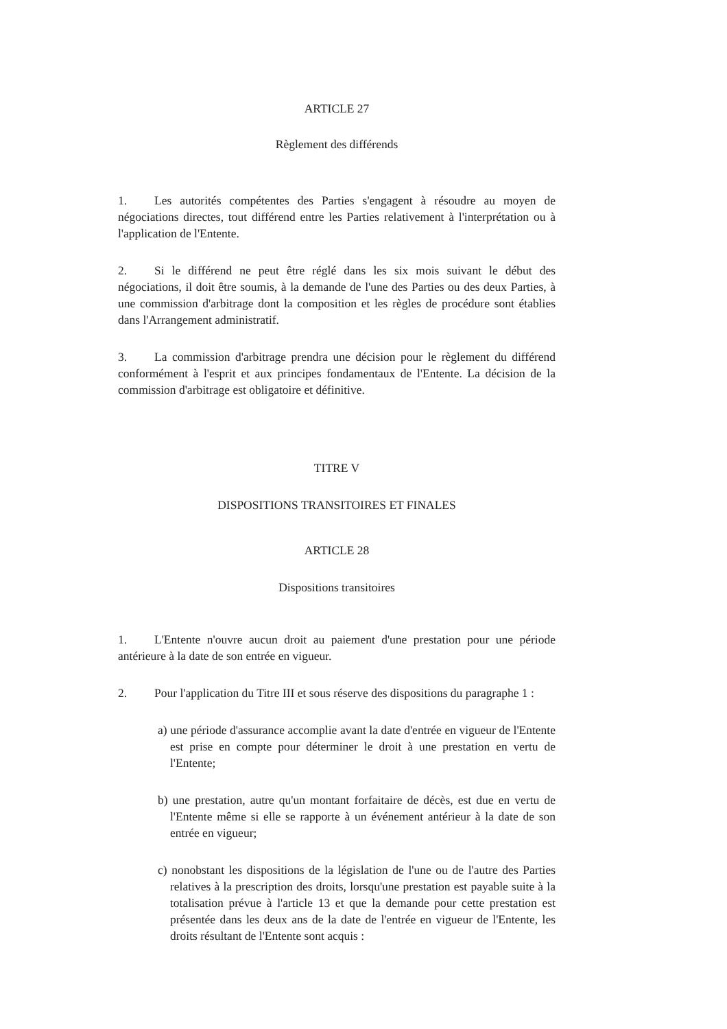ARTICLE 27
Règlement des différends
1. Les autorités compétentes des Parties s'engagent à résoudre au moyen de négociations directes, tout différend entre les Parties relativement à l'interprétation ou à l'application de l'Entente.
2. Si le différend ne peut être réglé dans les six mois suivant le début des négociations, il doit être soumis, à la demande de l'une des Parties ou des deux Parties, à une commission d'arbitrage dont la composition et les règles de procédure sont établies dans l'Arrangement administratif.
3. La commission d'arbitrage prendra une décision pour le règlement du différend conformément à l'esprit et aux principes fondamentaux de l'Entente. La décision de la commission d'arbitrage est obligatoire et définitive.
TITRE V
DISPOSITIONS TRANSITOIRES ET FINALES
ARTICLE 28
Dispositions transitoires
1. L'Entente n'ouvre aucun droit au paiement d'une prestation pour une période antérieure à la date de son entrée en vigueur.
2. Pour l'application du Titre III et sous réserve des dispositions du paragraphe 1 :
a) une période d'assurance accomplie avant la date d'entrée en vigueur de l'Entente est prise en compte pour déterminer le droit à une prestation en vertu de l'Entente;
b) une prestation, autre qu'un montant forfaitaire de décès, est due en vertu de l'Entente même si elle se rapporte à un événement antérieur à la date de son entrée en vigueur;
c) nonobstant les dispositions de la législation de l'une ou de l'autre des Parties relatives à la prescription des droits, lorsqu'une prestation est payable suite à la totalisation prévue à l'article 13 et que la demande pour cette prestation est présentée dans les deux ans de la date de l'entrée en vigueur de l'Entente, les droits résultant de l'Entente sont acquis :